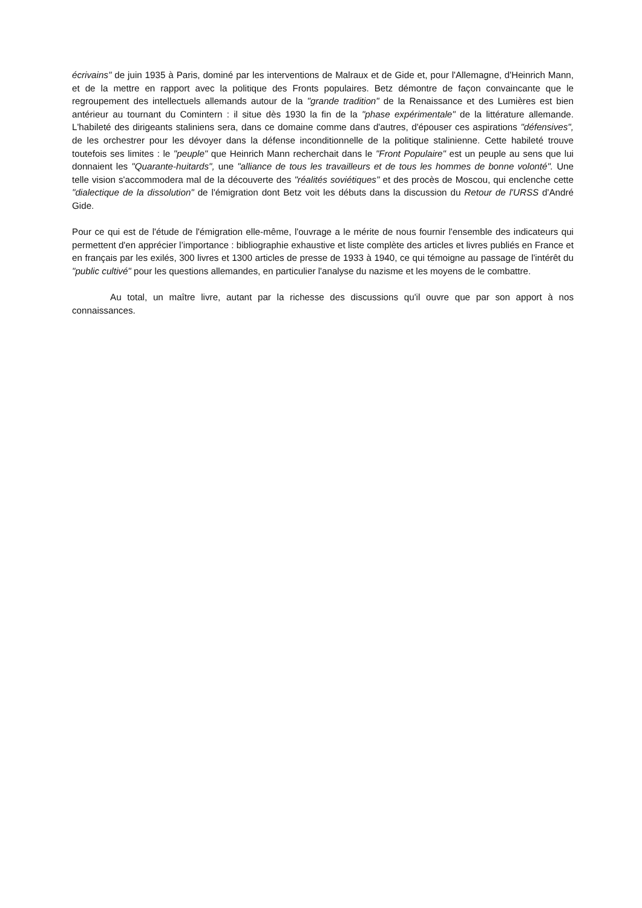écrivains" de juin 1935 à Paris, dominé par les interventions de Malraux et de Gide et, pour l'Allemagne, d'Heinrich Mann, et de la mettre en rapport avec la politique des Fronts populaires. Betz démontre de façon convaincante que le regroupement des intellectuels allemands autour de la "grande tradition" de la Renaissance et des Lumières est bien antérieur au tournant du Comintern : il situe dès 1930 la fin de la "phase expérimentale" de la littérature allemande. L'habileté des dirigeants staliniens sera, dans ce domaine comme dans d'autres, d'épouser ces aspirations "défensives", de les orchestrer pour les dévoyer dans la défense inconditionnelle de la politique stalinienne. Cette habileté trouve toutefois ses limites : le "peuple" que Heinrich Mann recherchait dans le "Front Populaire" est un peuple au sens que lui donnaient les "Quarante-huitards", une "alliance de tous les travailleurs et de tous les hommes de bonne volonté". Une telle vision s'accommodera mal de la découverte des "réalités soviétiques" et des procès de Moscou, qui enclenche cette "dialectique de la dissolution" de l'émigration dont Betz voit les débuts dans la discussion du Retour de l'URSS d'André Gide.
Pour ce qui est de l'étude de l'émigration elle-même, l'ouvrage a le mérite de nous fournir l'ensemble des indicateurs qui permettent d'en apprécier l’importance : bibliographie exhaustive et liste complète des articles et livres publiés en France et en français par les exilés, 300 livres et 1300 articles de presse de 1933 à 1940, ce qui témoigne au passage de l'intérêt du "public cultivé" pour les questions allemandes, en particulier l'analyse du nazisme et les moyens de le combattre.
Au total, un maître livre, autant par la richesse des discussions qu'il ouvre que par son apport à nos connaissances.